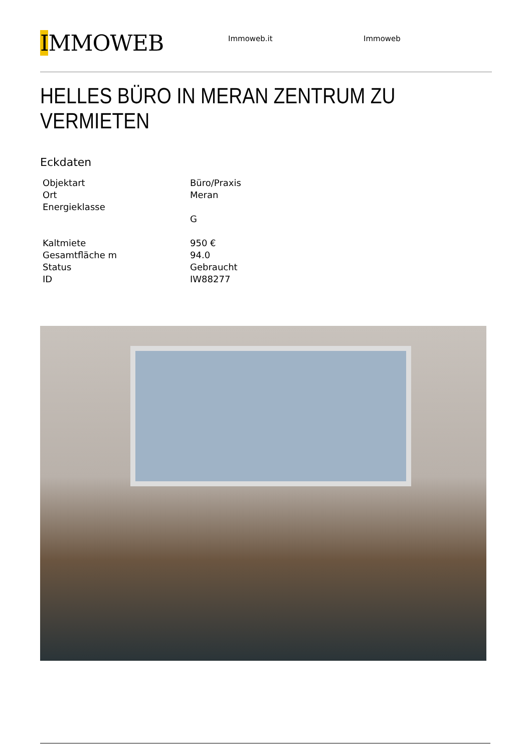IMMOWEB
Immoweb.it Immoweb
HELLES BÜRO IN MERAN ZENTRUM ZU VERMIETEN
Eckdaten
| Objektart | Büro/Praxis |
| Ort | Meran |
| Energieklasse | |
| | G |
| Kaltmiete | 950 € |
| Gesamtfläche m | 94.0 |
| Status | Gebraucht |
| ID | IW88277 |